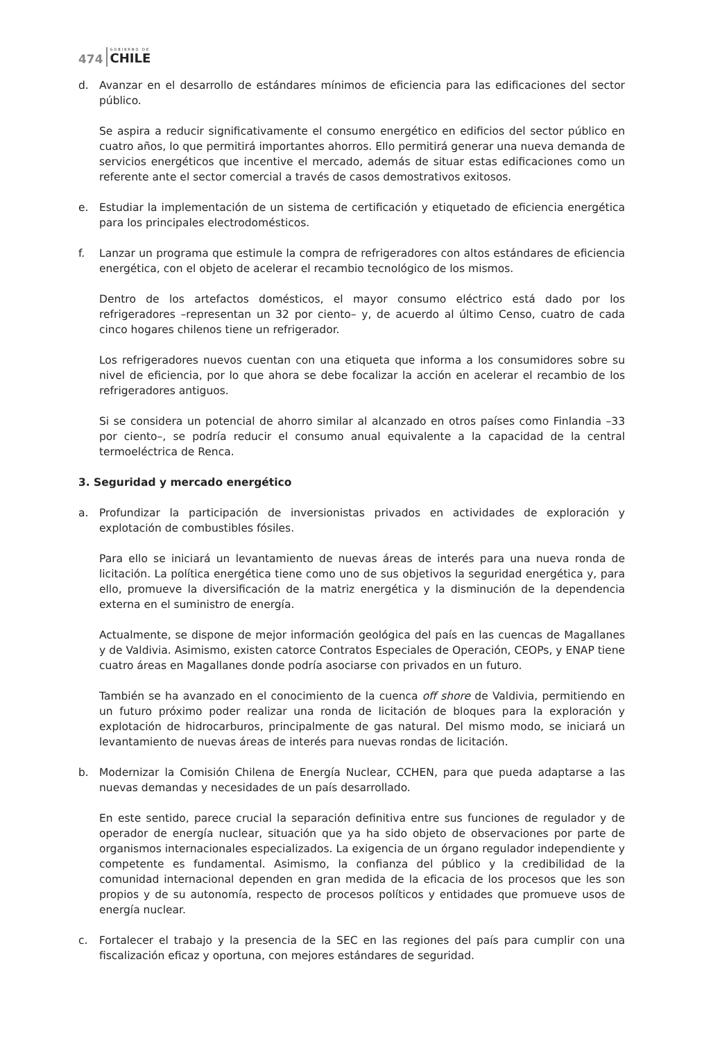474 GOBIERNO DE
CHILE
d. Avanzar en el desarrollo de estándares mínimos de eficiencia para las edificaciones del sector público.
Se aspira a reducir significativamente el consumo energético en edificios del sector público en cuatro años, lo que permitirá importantes ahorros. Ello permitirá generar una nueva demanda de servicios energéticos que incentive el mercado, además de situar estas edificaciones como un referente ante el sector comercial a través de casos demostrativos exitosos.
e. Estudiar la implementación de un sistema de certificación y etiquetado de eficiencia energética para los principales electrodomésticos.
f. Lanzar un programa que estimule la compra de refrigeradores con altos estándares de eficiencia energética, con el objeto de acelerar el recambio tecnológico de los mismos.
Dentro de los artefactos domésticos, el mayor consumo eléctrico está dado por los refrigeradores –representan un 32 por ciento– y, de acuerdo al último Censo, cuatro de cada cinco hogares chilenos tiene un refrigerador.
Los refrigeradores nuevos cuentan con una etiqueta que informa a los consumidores sobre su nivel de eficiencia, por lo que ahora se debe focalizar la acción en acelerar el recambio de los refrigeradores antiguos.
Si se considera un potencial de ahorro similar al alcanzado en otros países como Finlandia –33 por ciento–, se podría reducir el consumo anual equivalente a la capacidad de la central termoeléctrica de Renca.
3. Seguridad y mercado energético
a. Profundizar la participación de inversionistas privados en actividades de exploración y explotación de combustibles fósiles.
Para ello se iniciará un levantamiento de nuevas áreas de interés para una nueva ronda de licitación. La política energética tiene como uno de sus objetivos la seguridad energética y, para ello, promueve la diversificación de la matriz energética y la disminución de la dependencia externa en el suministro de energía.
Actualmente, se dispone de mejor información geológica del país en las cuencas de Magallanes y de Valdivia. Asimismo, existen catorce Contratos Especiales de Operación, CEOPs, y ENAP tiene cuatro áreas en Magallanes donde podría asociarse con privados en un futuro.
También se ha avanzado en el conocimiento de la cuenca off shore de Valdivia, permitiendo en un futuro próximo poder realizar una ronda de licitación de bloques para la exploración y explotación de hidrocarburos, principalmente de gas natural. Del mismo modo, se iniciará un levantamiento de nuevas áreas de interés para nuevas rondas de licitación.
b. Modernizar la Comisión Chilena de Energía Nuclear, CCHEN, para que pueda adaptarse a las nuevas demandas y necesidades de un país desarrollado.
En este sentido, parece crucial la separación definitiva entre sus funciones de regulador y de operador de energía nuclear, situación que ya ha sido objeto de observaciones por parte de organismos internacionales especializados. La exigencia de un órgano regulador independiente y competente es fundamental. Asimismo, la confianza del público y la credibilidad de la comunidad internacional dependen en gran medida de la eficacia de los procesos que les son propios y de su autonomía, respecto de procesos políticos y entidades que promueve usos de energía nuclear.
c. Fortalecer el trabajo y la presencia de la SEC en las regiones del país para cumplir con una fiscalización eficaz y oportuna, con mejores estándares de seguridad.